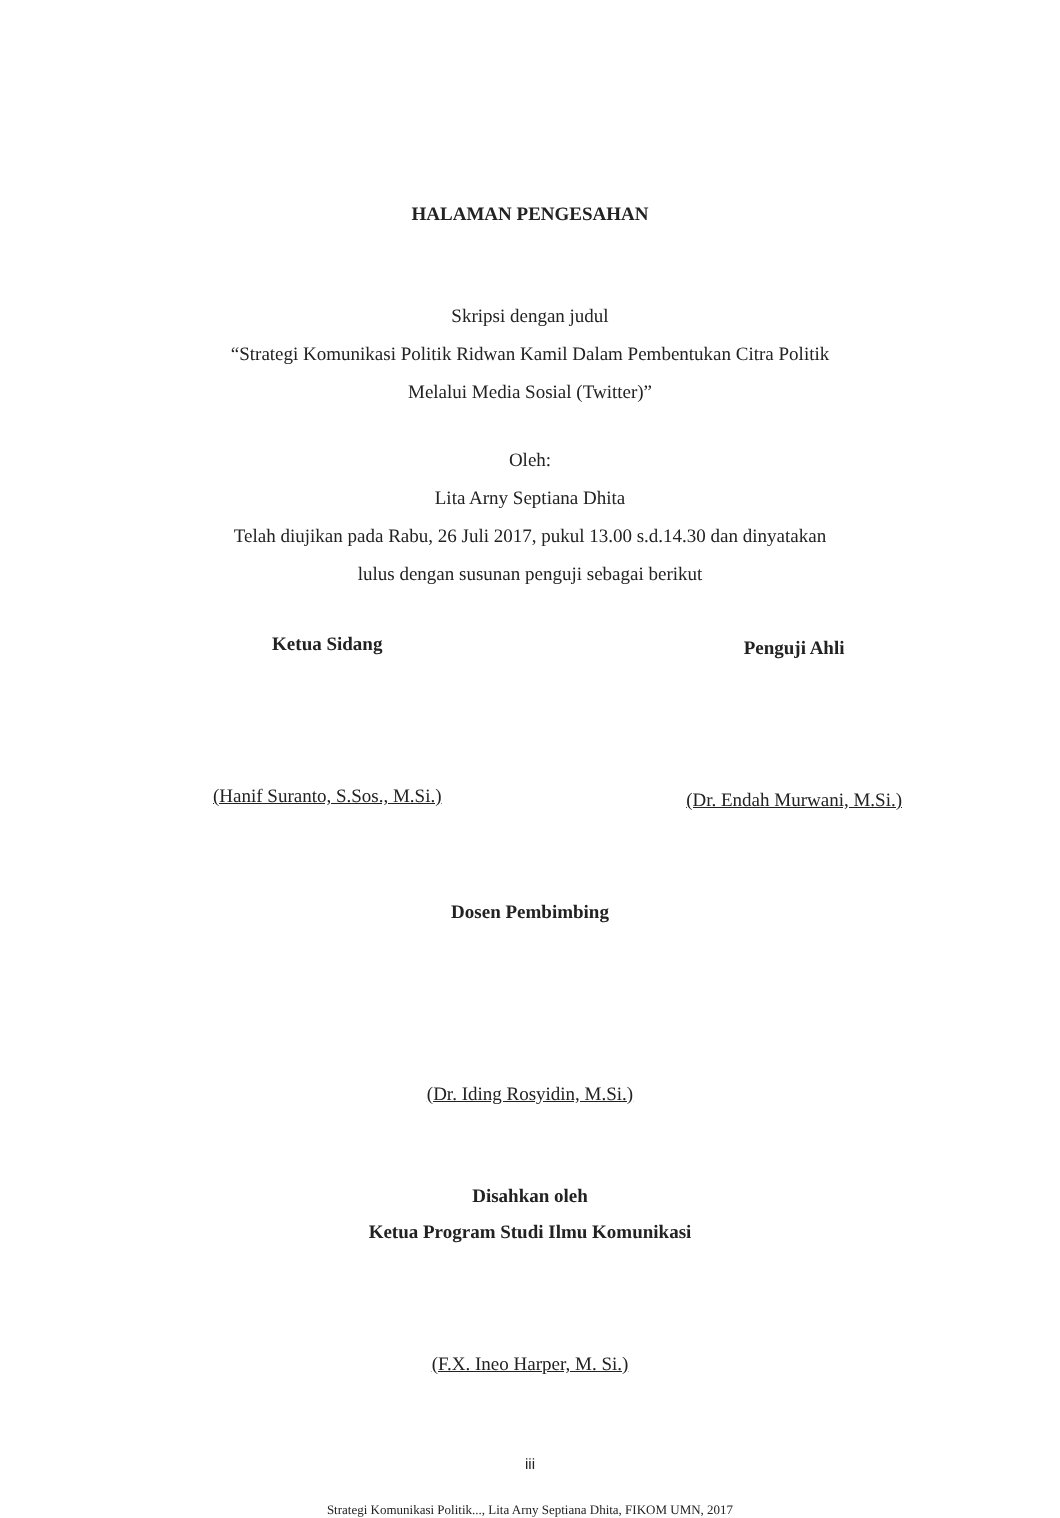HALAMAN PENGESAHAN
Skripsi dengan judul
“Strategi Komunikasi Politik Ridwan Kamil Dalam Pembentukan Citra Politik
Melalui Media Sosial (Twitter)”
Oleh:
Lita Arny Septiana Dhita
Telah diujikan pada Rabu, 26 Juli 2017, pukul 13.00 s.d.14.30 dan dinyatakan
lulus dengan susunan penguji sebagai berikut
Ketua Sidang
(Hanif Suranto, S.Sos., M.Si.)
Penguji Ahli
(Dr. Endah Murwani, M.Si.)
Dosen Pembimbing
(Dr. Iding Rosyidin, M.Si.)
Disahkan oleh
Ketua Program Studi Ilmu Komunikasi
(F.X. Ineo Harper, M. Si.)
iii
Strategi Komunikasi Politik..., Lita Arny Septiana Dhita, FIKOM UMN, 2017